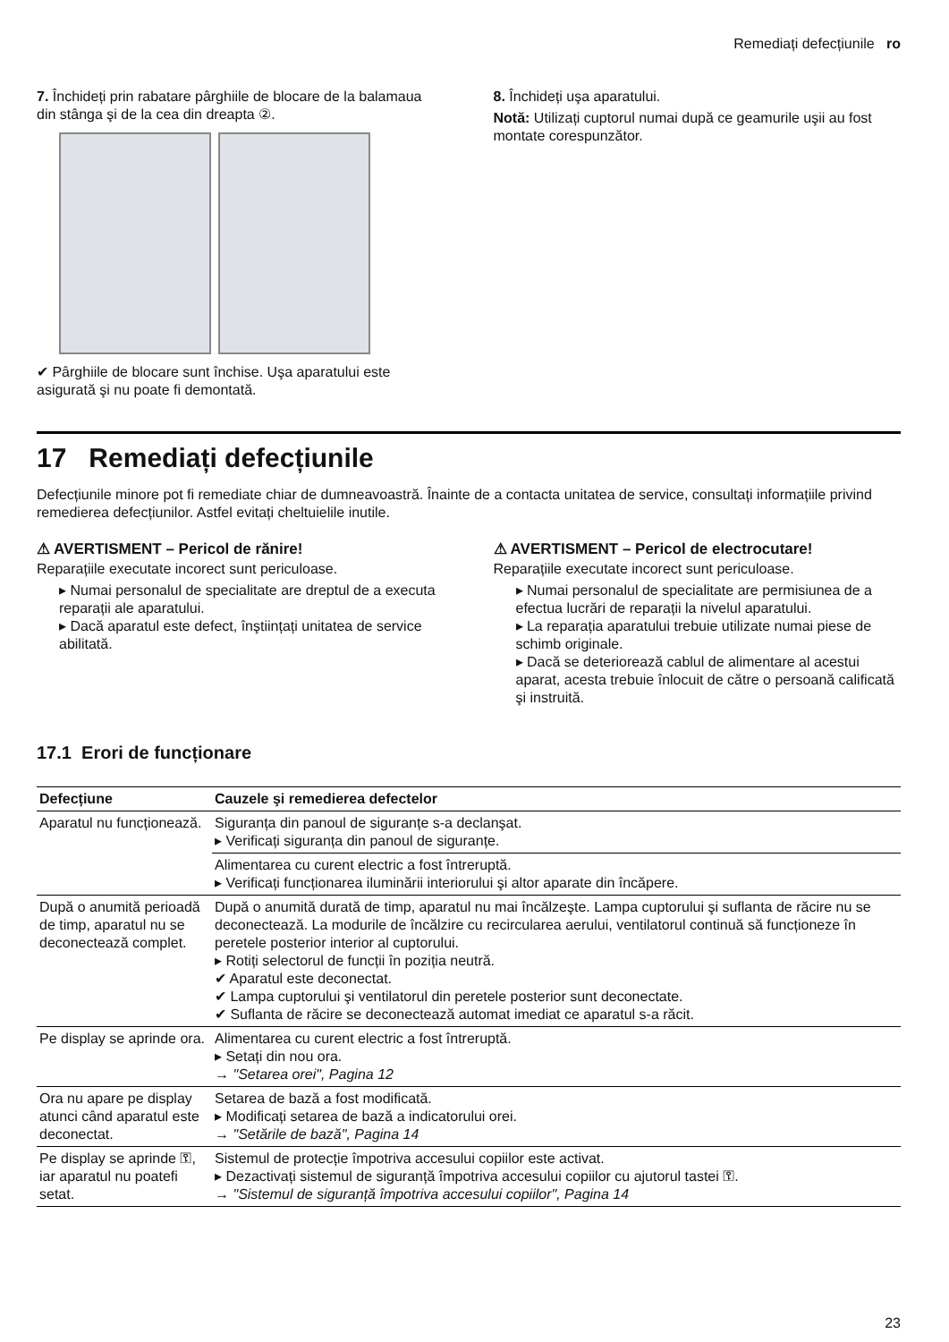Remediați defecțiunile ro
7. Închideți prin rabatare pârghiile de blocare de la balamaua din stânga şi de la cea din dreapta ②.
✔ Pârghiile de blocare sunt închise. Uşa aparatului este asigurată şi nu poate fi demontată.
8. Închideți uşa aparatului.
Notă: Utilizați cuptorul numai după ce geamurile uşii au fost montate corespunzător.
17 Remediați defecțiunile
Defecțiunile minore pot fi remediate chiar de dumneavoastră. Înainte de a contacta unitatea de service, consultați informațiile privind remedierea defecțiunilor. Astfel evitați cheltuielile inutile.
⚠ AVERTISMENT – Pericol de rănire!
Reparațiile executate incorect sunt periculoase.
▸ Numai personalul de specialitate are dreptul de a executa reparații ale aparatului.
▸ Dacă aparatul este defect, înştiințați unitatea de service abilitată.
⚠ AVERTISMENT – Pericol de electrocutare!
Reparațiile executate incorect sunt periculoase.
▸ Numai personalul de specialitate are permisiunea de a efectua lucrări de reparații la nivelul aparatului.
▸ La reparația aparatului trebuie utilizate numai piese de schimb originale.
▸ Dacă se deteriorează cablul de alimentare al acestui aparat, acesta trebuie înlocuit de către o persoană calificată şi instruită.
17.1 Erori de funcționare
| Defecțiune | Cauzele şi remedierea defectelor |
| --- | --- |
| Aparatul nu funcționează. | Siguranța din panoul de siguranțe s-a declanşat. ▸ Verificați siguranța din panoul de siguranțe. |
| | Alimentarea cu curent electric a fost întreruptă. ▸ Verificați funcționarea iluminării interiorului şi altor aparate din încăpere. |
| După o anumită perioadă de timp, aparatul nu se deconectează complet. | După o anumită durată de timp, aparatul nu mai încălzeşte. Lampa cuptorului şi suflanta de răcire nu se deconectează. La modurile de încălzire cu recircularea aerului, ventilatorul continuă să funcționeze în peretele posterior interior al cuptorului. ▸ Rotiți selectorul de funcții în poziția neutră. ✔ Aparatul este deconectat. ✔ Lampa cuptorului şi ventilatorul din peretele posterior sunt deconectate. ✔ Suflanta de răcire se deconectează automat imediat ce aparatul s-a răcit. |
| Pe display se aprinde ora. | Alimentarea cu curent electric a fost întreruptă. ▸ Setați din nou ora. → "Setarea orei", Pagina 12 |
| Ora nu apare pe display atunci când aparatul este deconectat. | Setarea de bază a fost modificată. ▸ Modificați setarea de bază a indicatorului orei. → "Setările de bază", Pagina 14 |
| Pe display se aprinde ⚿, iar aparatul nu poatefi setat. | Sistemul de protecție împotriva accesului copiilor este activat. ▸ Dezactivați sistemul de siguranță împotriva accesului copiilor cu ajutorul tastei ⚿. → "Sistemul de siguranță împotriva accesului copiilor", Pagina 14 |
23